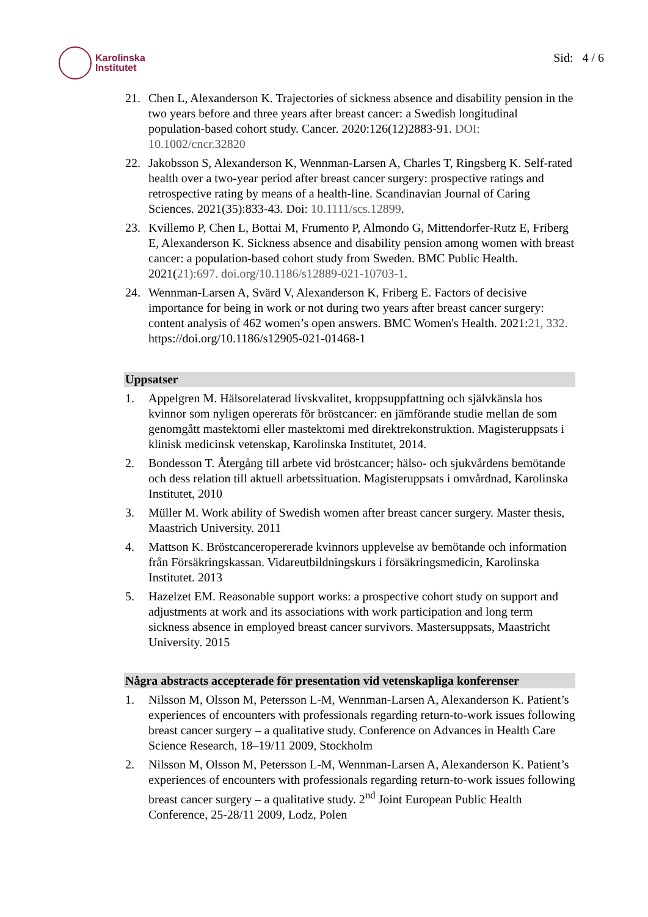Karolinska
Institutet
Sid: 4 / 6
21. Chen L, Alexanderson K. Trajectories of sickness absence and disability pension in the two years before and three years after breast cancer: a Swedish longitudinal population-based cohort study. Cancer. 2020:126(12)2883-91. DOI: 10.1002/cncr.32820
22. Jakobsson S, Alexanderson K, Wennman-Larsen A, Charles T, Ringsberg K. Self-rated health over a two-year period after breast cancer surgery: prospective ratings and retrospective rating by means of a health-line. Scandinavian Journal of Caring Sciences. 2021(35):833-43. Doi: 10.1111/scs.12899.
23. Kvillemo P, Chen L, Bottai M, Frumento P, Almondo G, Mittendorfer-Rutz E, Friberg E, Alexanderson K. Sickness absence and disability pension among women with breast cancer: a population-based cohort study from Sweden. BMC Public Health. 2021(21):697. doi.org/10.1186/s12889-021-10703-1.
24. Wennman-Larsen A, Svärd V, Alexanderson K, Friberg E. Factors of decisive importance for being in work or not during two years after breast cancer surgery: content analysis of 462 women’s open answers. BMC Women's Health. 2021:21, 332. https://doi.org/10.1186/s12905-021-01468-1
Uppsatser
1. Appelgren M. Hälsorelaterad livskvalitet, kroppsuppfattning och självkänsla hos kvinnor som nyligen opererats för bröstcancer: en jämförande studie mellan de som genomgått mastektomi eller mastektomi med direktrekonstruktion. Magisteruppsats i klinisk medicinsk vetenskap, Karolinska Institutet, 2014.
2. Bondesson T. Återgång till arbete vid bröstcancer; hälso- och sjukvårdens bemötande och dess relation till aktuell arbetssituation. Magisteruppsats i omvårdnad, Karolinska Institutet, 2010
3. Müller M. Work ability of Swedish women after breast cancer surgery. Master thesis, Maastrich University. 2011
4. Mattson K. Bröstcanceropererade kvinnors upplevelse av bemötande och information från Försäkringskassan. Vidareutbildningskurs i försäkringsmedicin, Karolinska Institutet. 2013
5. Hazelzet EM. Reasonable support works: a prospective cohort study on support and adjustments at work and its associations with work participation and long term sickness absence in employed breast cancer survivors. Mastersuppsats, Maastricht University. 2015
Några abstracts accepterade för presentation vid vetenskapliga konferenser
1. Nilsson M, Olsson M, Petersson L-M, Wennman-Larsen A, Alexanderson K. Patient’s experiences of encounters with professionals regarding return-to-work issues following breast cancer surgery – a qualitative study. Conference on Advances in Health Care Science Research, 18–19/11 2009, Stockholm
2. Nilsson M, Olsson M, Petersson L-M, Wennman-Larsen A, Alexanderson K. Patient’s experiences of encounters with professionals regarding return-to-work issues following breast cancer surgery – a qualitative study. 2<sup>nd</sup> Joint European Public Health Conference, 25-28/11 2009, Lodz, Polen